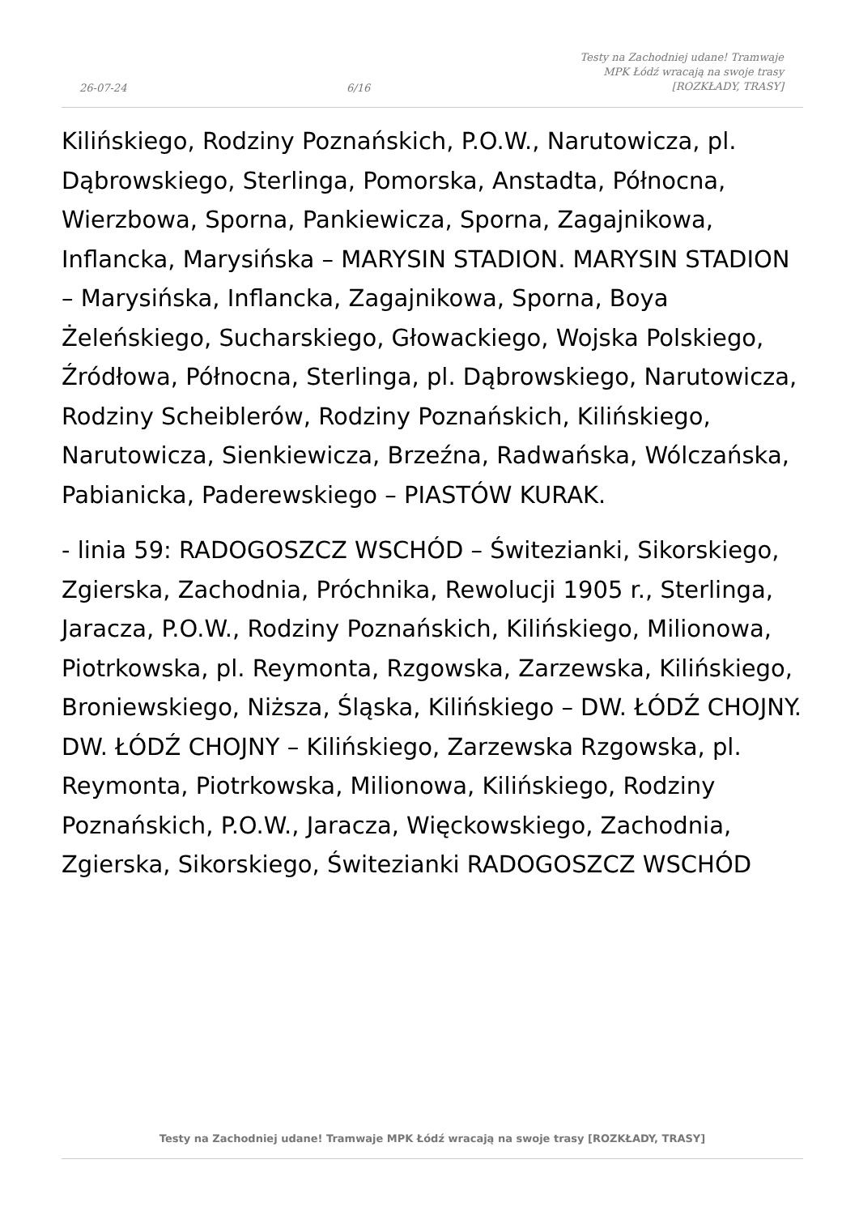26-07-24
6/16
Testy na Zachodniej udane! Tramwaje
MPK Łódź wracają na swoje trasy
[ROZKŁADY, TRASY]
Kilińskiego, Rodziny Poznańskich, P.O.W., Narutowicza, pl. Dąbrowskiego, Sterlinga, Pomorska, Anstadta, Północna, Wierzbowa, Sporna, Pankiewicza, Sporna, Zagajnikowa, Inflancka, Marysińska – MARYSIN STADION. MARYSIN STADION – Marysińska, Inflancka, Zagajnikowa, Sporna, Boya Żeleńskiego, Sucharskiego, Głowackiego, Wojska Polskiego, Źródłowa, Północna, Sterlinga, pl. Dąbrowskiego, Narutowicza, Rodziny Scheiblerów, Rodziny Poznańskich, Kilińskiego, Narutowicza, Sienkiewicza, Brzeźna, Radwańska, Wólczańska, Pabianicka, Paderewskiego – PIASTÓW KURAK.
- linia 59: RADOGOSZCZ WSCHÓD – Świtezianki, Sikorskiego, Zgierska, Zachodnia, Próchnika, Rewolucji 1905 r., Sterlinga, Jaracza, P.O.W., Rodziny Poznańskich, Kilińskiego, Milionowa, Piotrkowska, pl. Reymonta, Rzgowska, Zarzewska, Kilińskiego, Broniewskiego, Niższa, Śląska, Kilińskiego – DW. ŁÓDŹ CHOJNY. DW. ŁÓDŹ CHOJNY – Kilińskiego, Zarzewska Rzgowska, pl. Reymonta, Piotrkowska, Milionowa, Kilińskiego, Rodziny Poznańskich, P.O.W., Jaracza, Więckowskiego, Zachodnia, Zgierska, Sikorskiego, Świtezianki RADOGOSZCZ WSCHÓD
Testy na Zachodniej udane! Tramwaje MPK Łódź wracają na swoje trasy [ROZKŁADY, TRASY]